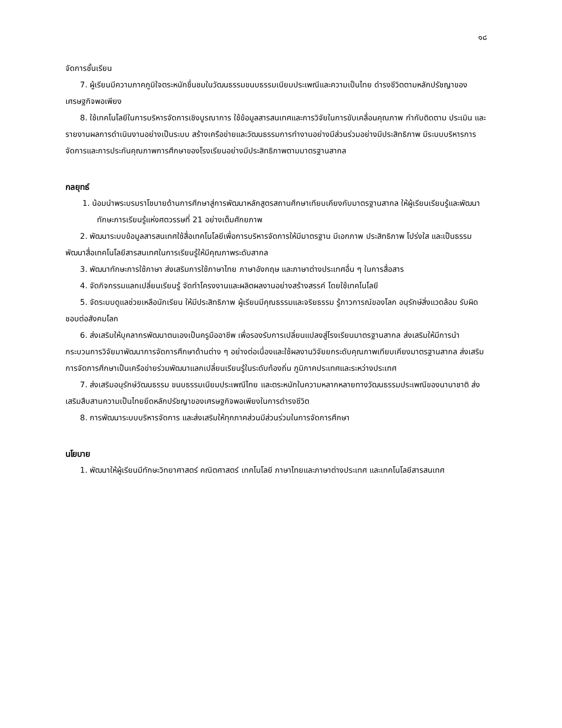๑๘
จัดการชั้นเรียน
7. ผู้เรียนมีความภาคภูมิใจตระหนักชื่นชมในวัฒนธรรมขนบธรรมเนียมประเพณีและความเป็นไทย ดำรงชีวิตตามหลักปรัชญาของเศรษฐกิจพอเพียง
8. ใช้เทคโนโลยีในการบริหารจัดการเชิงบูรณาการ ใช้ข้อมูลสารสนเทศและการวิจัยในการขับเคลื่อนคุณภาพ กำกับติดตาม ประเมิน และรายงานผลการดำเนินงานอย่างเป็นระบบ สร้างเครือข่ายและวัฒนธรรมการทำงานอย่างมีส่วนร่วมอย่างมีประสิทธิภาพ มีระบบบริหารการจัดการและการประกันคุณภาพการศึกษาของโรงเรียนอย่างมีประสิทธิภาพตามมาตรฐานสากล
กลยุทธ์
1. น้อมนำพระบรมราโชบายด้านการศึกษาสู่การพัฒนาหลักสูตรสถานศึกษาเทียบเคียงกับมาตรฐานสากล ให้ผู้เรียนเรียนรู้และพัฒนาทักษะการเรียนรู้แห่งศตวรรษที่ 21 อย่างเต็มศักยภาพ
2. พัฒนาระบบข้อมูลสารสนเทศใช้สื่อเทคโนโลยีเพื่อการบริหารจัดการให้มีมาตรฐาน มีเอกภาพ ประสิทธิภาพ โปร่งใส และเป็นธรรม พัฒนาสื่อเทคโนโลยีสารสนเทศในการเรียนรู้ให้มีคุณภาพระดับสากล
3. พัฒนาทักษะการใช้ภาษา ส่งเสริมการใช้ภาษาไทย ภาษาอังกฤษ และภาษาต่างประเทศอื่น ๆ ในการสื่อสาร
4. จัดกิจกรรมแลกเปลี่ยนเรียนรู้ จัดทำโครงงานและผลิตผลงานอย่างสร้างสรรค์ โดยใช้เทคโนโลยี
5. จัดระบบดูแลช่วยเหลือนักเรียน ให้มีประสิทธิภาพ ผู้เรียนมีคุณธรรมและจริยธรรม รู้ภาวการณ์ของโลก อนุรักษ์สิ่งแวดล้อม รับผิดชอบต่อสังคมโลก
6. ส่งเสริมให้บุคลากรพัฒนาตนเองเป็นครูมืออาชีพ เพื่อรองรับการเปลี่ยนแปลงสู่โรงเรียนมาตรฐานสากล ส่งเสริมให้มีการนำกระบวนการวิจัยมาพัฒนาการจัดการศึกษาด้านต่าง ๆ อย่างต่อเนื่องและใช้ผลงานวิจัยยกระดับคุณภาพเทียบเคียงมาตรฐานสากล ส่งเสริมการจัดการศึกษาเป็นเครือข่ายร่วมพัฒนาแลกเปลี่ยนเรียนรู้ในระดับท้องถิ่น ภูมิภาคประเทศและระหว่างประเทศ
7. ส่งเสริมอนุรักษ์วัฒนธรรม ขนบธรรมเนียมประเพณีไทย และตระหนักในความหลากหลายทางวัฒนธรรมประเพณีของนานาชาติ ส่งเสริมสืบสานความเป็นไทยยึดหลักปรัชญาของเศรษฐกิจพอเพียงในการดำรงชีวิต
8. การพัฒนาระบบบริหารจัดการ และส่งเสริมให้ทุกภาคส่วนมีส่วนร่วมในการจัดการศึกษา
นโยบาย
1. พัฒนาให้ผู้เรียนมีทักษะวิทยาศาสตร์ คณิตศาสตร์ เทคโนโลยี ภาษาไทยและภาษาต่างประเทศ และเทคโนโลยีสารสนเทศ